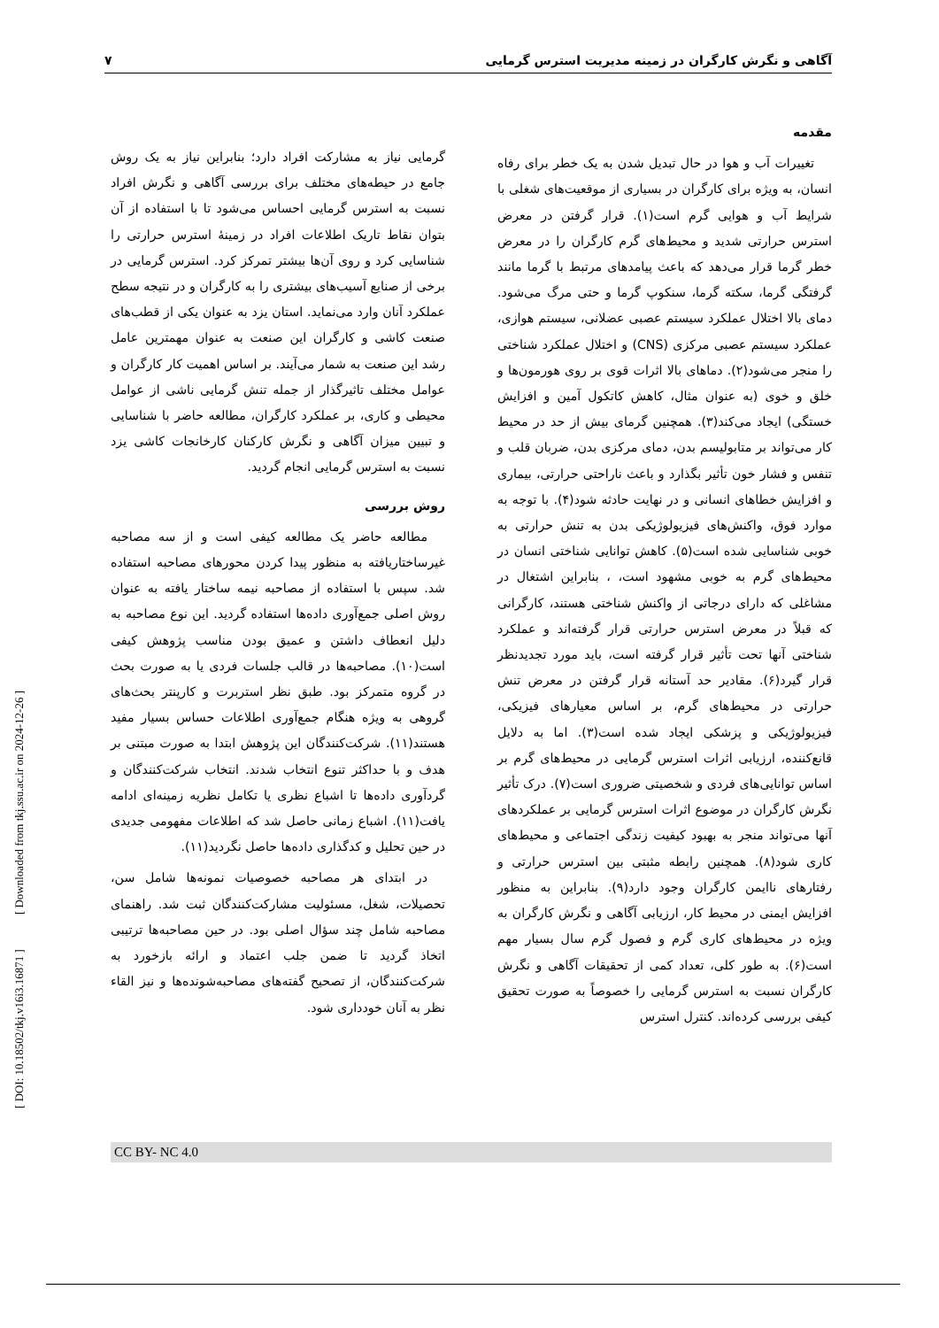آگاهی و نگرش کارگران در زمینه مدیریت استرس گرمایی ۷
مقدمه
تغییرات آب و هوا در حال تبدیل شدن به یک خطر برای رفاه انسان، به ویژه برای کارگران در بسیاری از موقعیت‌های شغلی با شرایط آب و هوایی گرم است(۱). قرار گرفتن در معرض استرس حرارتی شدید و محیط‌های گرم کارگران را در معرض خطر گرما قرار می‌دهد که باعث پیامدهای مرتبط با گرما مانند گرفتگی گرما، سکته گرما، سنکوپ گرما و حتی مرگ می‌شود. دمای بالا اختلال عملکرد سیستم عصبی عضلانی، سیستم هوازی، عملکرد سیستم عصبی مرکزی (CNS) و اختلال عملکرد شناختی را منجر می‌شود(۲). دماهای بالا اثرات قوی بر روی هورمون‌ها و خلق و خوی (به عنوان مثال، کاهش کاتکول آمین و افزایش خستگی) ایجاد می‌کند(۳). همچنین گرمای بیش از حد در محیط کار می‌تواند بر متابولیسم بدن، دمای مرکزی بدن، ضربان قلب و تنفس و فشار خون تأثیر بگذارد و باعث ناراحتی حرارتی، بیماری و افزایش خطاهای انسانی و در نهایت حادثه شود(۴). با توجه به موارد فوق، واکنش‌های فیزیولوژیکی بدن به تنش حرارتی به خوبی شناسایی شده است(۵). کاهش توانایی شناختی انسان در محیط‌های گرم به خوبی مشهود است، ، بنابراین اشتغال در مشاغلی که دارای درجاتی از واکنش شناختی هستند، کارگرانی که قبلاً در معرض استرس حرارتی قرار گرفته‌اند و عملکرد شناختی آنها تحت تأثیر قرار گرفته است، باید مورد تجدیدنظر قرار گیرد(۶). مقادیر حد آستانه قرار گرفتن در معرض تنش حرارتی در محیط‌های گرم، بر اساس معیارهای فیزیکی، فیزیولوژیکی و پزشکی ایجاد شده است(۳). اما به دلایل قانع‌کننده، ارزیابی اثرات استرس گرمایی در محیط‌های گرم بر اساس توانایی‌های فردی و شخصیتی ضروری است(۷). درک تأثیر نگرش کارگران در موضوع اثرات استرس گرمایی بر عملکردهای آنها می‌تواند منجر به بهبود کیفیت زندگی اجتماعی و محیط‌های کاری شود(۸). همچنین رابطه مثبتی بین استرس حرارتی و رفتارهای ناایمن کارگران وجود دارد(۹). بنابراین به منظور افزایش ایمنی در محیط کار، ارزیابی آگاهی و نگرش کارگران به ویژه در محیط‌های کاری گرم و فصول گرم سال بسیار مهم است(۶). به طور کلی، تعداد کمی از تحقیقات آگاهی و نگرش کارگران نسبت به استرس گرمایی را خصوصاً به صورت تحقیق کیفی بررسی کرده‌اند. کنترل استرس
گرمایی نیاز به مشارکت افراد دارد؛ بنابراین نیاز به یک روش جامع در حیطه‌های مختلف برای بررسی آگاهی و نگرش افراد نسبت به استرس گرمایی احساس می‌شود تا با استفاده از آن بتوان نقاط تاریک اطلاعات افراد در زمینهٔ استرس حرارتی را شناسایی کرد و روی آن‌ها بیشتر تمرکز کرد. استرس گرمایی در برخی از صنایع آسیب‌های بیشتری را به کارگران و در نتیجه سطح عملکرد آنان وارد می‌نماید. استان یزد به عنوان یکی از قطب‌های صنعت کاشی و کارگران این صنعت به عنوان مهمترین عامل رشد این صنعت به شمار می‌آیند. بر اساس اهمیت کار کارگران و عوامل مختلف تاثیرگذار از جمله تنش گرمایی ناشی از عوامل محیطی و کاری، بر عملکرد کارگران، مطالعه حاضر با شناسایی و تبیین میزان آگاهی و نگرش کارکنان کارخانجات کاشی یزد نسبت به استرس گرمایی انجام گردید.
روش بررسی
مطالعه حاضر یک مطالعه کیفی است و از سه مصاحبه غیرساختاریافته به منظور پیدا کردن محورهای مصاحبه استفاده شد. سپس با استفاده از مصاحبه نیمه ساختار یافته به عنوان روش اصلی جمع‌آوری داده‌ها استفاده گردید. این نوع مصاحبه به دلیل انعطاف داشتن و عمیق بودن مناسب پژوهش کیفی است(۱۰). مصاحبه‌ها در قالب جلسات فردی یا به صورت بحث در گروه متمرکز بود. طبق نظر استربرت و کارپنتر بحث‌های گروهی به ویژه هنگام جمع‌آوری اطلاعات حساس بسیار مفید هستند(۱۱). شرکت‌کنندگان این پژوهش ابتدا به صورت مبتنی بر هدف و با حداکثر تنوع انتخاب شدند. انتخاب شرکت‌کنندگان و گردآوری داده‌ها تا اشباع نظری یا تکامل نظریه زمینه‌ای ادامه یافت(۱۱). اشباع زمانی حاصل شد که اطلاعات مفهومی جدیدی در حین تحلیل و کدگذاری داده‌ها حاصل نگردید(۱۱).
در ابتدای هر مصاحبه خصوصیات نمونه‌ها شامل سن، تحصیلات، شغل، مسئولیت مشارکت‌کنندگان ثبت شد. راهنمای مصاحبه شامل چند سؤال اصلی بود. در حین مصاحبه‌ها ترتیبی اتخاذ گردید تا ضمن جلب اعتماد و ارائه بازخورد به شرکت‌کنندگان، از تصحیح گفته‌های مصاحبه‌شونده‌ها و نیز القاء نظر به آنان خودداری شود.
[ DOI: 10.18502/tkj.v16i3.16871 ] [ Downloaded from tkj.ssu.ac.ir on 2024-12-26 ]
CC BY- NC 4.0